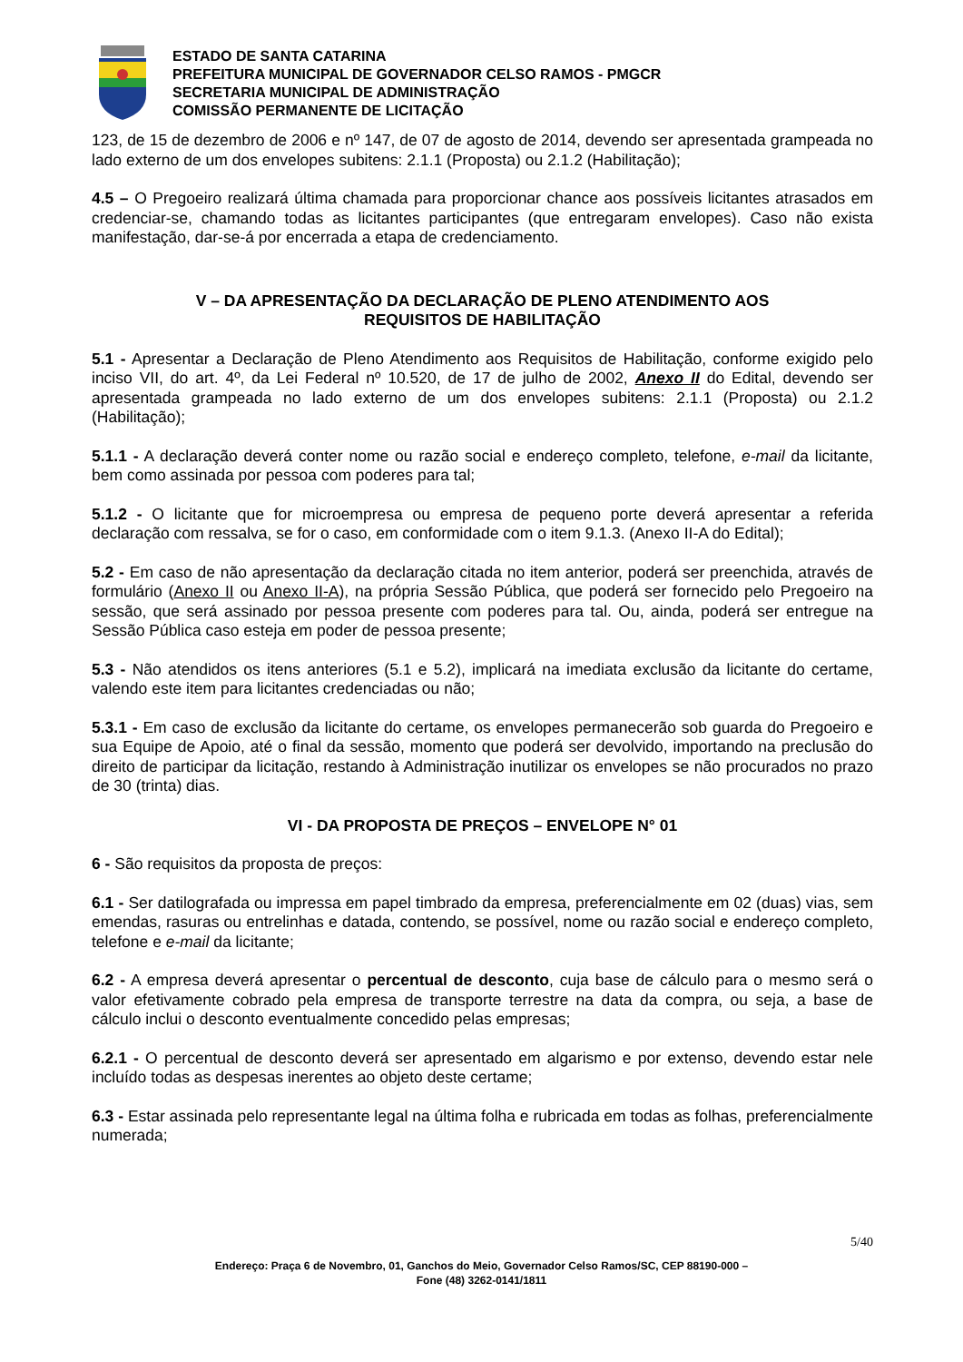ESTADO DE SANTA CATARINA
PREFEITURA MUNICIPAL DE GOVERNADOR CELSO RAMOS - PMGCR
SECRETARIA MUNICIPAL DE ADMINISTRAÇÃO
COMISSÃO PERMANENTE DE LICITAÇÃO
123, de 15 de dezembro de 2006 e nº 147, de 07 de agosto de 2014, devendo ser apresentada grampeada no lado externo de um dos envelopes subitens: 2.1.1 (Proposta) ou 2.1.2 (Habilitação);
4.5 – O Pregoeiro realizará última chamada para proporcionar chance aos possíveis licitantes atrasados em credenciar-se, chamando todas as licitantes participantes (que entregaram envelopes). Caso não exista manifestação, dar-se-á por encerrada a etapa de credenciamento.
V – DA APRESENTAÇÃO DA DECLARAÇÃO DE PLENO ATENDIMENTO AOS
REQUISITOS DE HABILITAÇÃO
5.1 - Apresentar a Declaração de Pleno Atendimento aos Requisitos de Habilitação, conforme exigido pelo inciso VII, do art. 4º, da Lei Federal nº 10.520, de 17 de julho de 2002, Anexo II do Edital, devendo ser apresentada grampeada no lado externo de um dos envelopes subitens: 2.1.1 (Proposta) ou 2.1.2 (Habilitação);
5.1.1 - A declaração deverá conter nome ou razão social e endereço completo, telefone, e-mail da licitante, bem como assinada por pessoa com poderes para tal;
5.1.2 - O licitante que for microempresa ou empresa de pequeno porte deverá apresentar a referida declaração com ressalva, se for o caso, em conformidade com o item 9.1.3. (Anexo II-A do Edital);
5.2 - Em caso de não apresentação da declaração citada no item anterior, poderá ser preenchida, através de formulário (Anexo II ou Anexo II-A), na própria Sessão Pública, que poderá ser fornecido pelo Pregoeiro na sessão, que será assinado por pessoa presente com poderes para tal. Ou, ainda, poderá ser entregue na Sessão Pública caso esteja em poder de pessoa presente;
5.3 - Não atendidos os itens anteriores (5.1 e 5.2), implicará na imediata exclusão da licitante do certame, valendo este item para licitantes credenciadas ou não;
5.3.1 - Em caso de exclusão da licitante do certame, os envelopes permanecerão sob guarda do Pregoeiro e sua Equipe de Apoio, até o final da sessão, momento que poderá ser devolvido, importando na preclusão do direito de participar da licitação, restando à Administração inutilizar os envelopes se não procurados no prazo de 30 (trinta) dias.
VI - DA PROPOSTA DE PREÇOS – ENVELOPE N° 01
6 - São requisitos da proposta de preços:
6.1 - Ser datilografada ou impressa em papel timbrado da empresa, preferencialmente em 02 (duas) vias, sem emendas, rasuras ou entrelinhas e datada, contendo, se possível, nome ou razão social e endereço completo, telefone e e-mail da licitante;
6.2 - A empresa deverá apresentar o percentual de desconto, cuja base de cálculo para o mesmo será o valor efetivamente cobrado pela empresa de transporte terrestre na data da compra, ou seja, a base de cálculo inclui o desconto eventualmente concedido pelas empresas;
6.2.1 - O percentual de desconto deverá ser apresentado em algarismo e por extenso, devendo estar nele incluído todas as despesas inerentes ao objeto deste certame;
6.3 - Estar assinada pelo representante legal na última folha e rubricada em todas as folhas, preferencialmente numerada;
5/40
Endereço: Praça 6 de Novembro, 01, Ganchos do Meio, Governador Celso Ramos/SC, CEP 88190-000 –
Fone (48) 3262-0141/1811